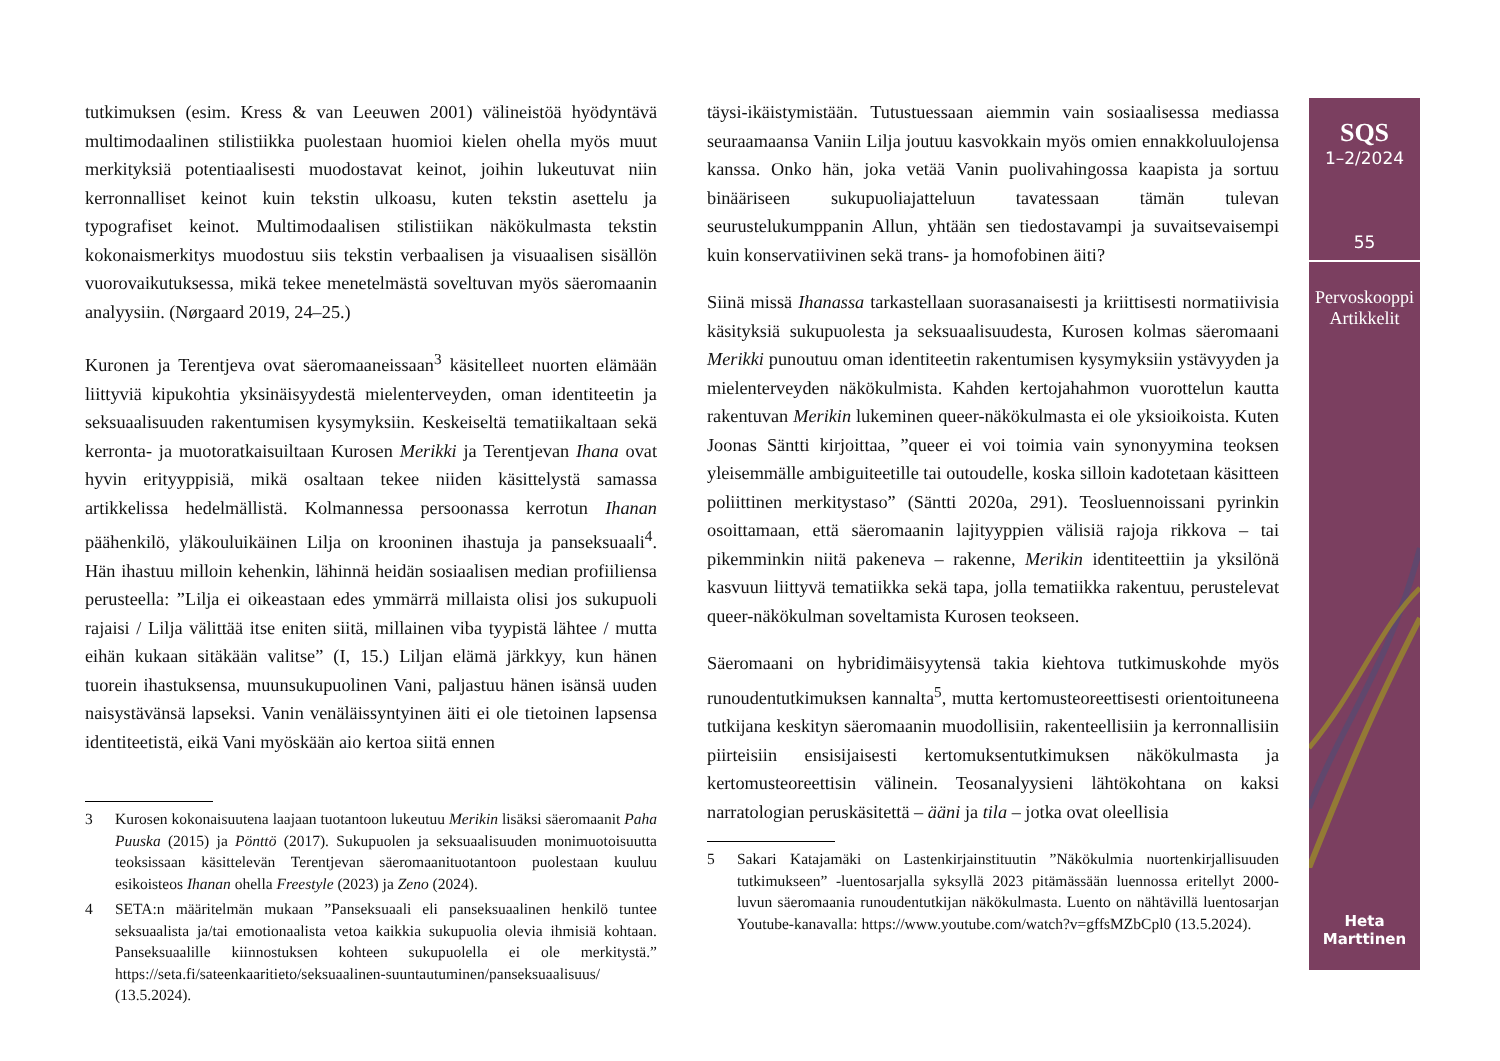tutkimuksen (esim. Kress & van Leeuwen 2001) välineistöä hyödyntävä multimodaalinen stilistiikka puolestaan huomioi kielen ohella myös muut merkityksiä potentiaalisesti muodostavat keinot, joihin lukeutuvat niin kerronnalliset keinot kuin tekstin ulkoasu, kuten tekstin asettelu ja typografiset keinot. Multimodaalisen stilistiikan näkökulmasta tekstin kokonaismerkitys muodostuu siis tekstin verbaalisen ja visuaalisen sisällön vuorovaikutuksessa, mikä tekee menetelmästä soveltuvan myös säeromaanin analyysiin. (Nørgaard 2019, 24–25.)
Kuronen ja Terentjeva ovat säeromaaneissaan<sup>3</sup> käsitelleet nuorten elämään liittyviä kipukohtia yksinäisyydestä mielenterveyden, oman identiteetin ja seksuaalisuuden rakentumisen kysymyksiin. Keskeiseltä tematiikaltaan sekä kerronta- ja muotoratkaisuiltaan Kurosen Merikki ja Terentjevan Ihana ovat hyvin erityyppisiä, mikä osaltaan tekee niiden käsittelystä samassa artikkelissa hedelmällistä. Kolmannessa persoonassa kerrotun Ihanan päähenkilö, yläkouluikäinen Lilja on krooninen ihastuja ja panseksuaali<sup>4</sup>. Hän ihastuu milloin kehenkin, lähinnä heidän sosiaalisen median profiiliensa perusteella: ”Lilja ei oikeastaan edes ymmärrä millaista olisi jos sukupuoli rajaisi / Lilja välittää itse eniten siitä, millainen viba tyypistä lähtee / mutta eihän kukaan sitäkään valitse” (I, 15.) Liljan elämä järkkyy, kun hänen tuorein ihastuksensa, muunsukupuolinen Vani, paljastuu hänen isänsä uuden naisystävänsä lapseksi. Vanin venäläissyntyinen äiti ei ole tietoinen lapsensa identiteetistä, eikä Vani myöskään aio kertoa siitä ennen
3 Kurosen kokonaisuutena laajaan tuotantoon lukeutuu Merikin lisäksi säeromaanit Paha Puuska (2015) ja Pönttö (2017). Sukupuolen ja seksuaalisuuden monimuotoisuutta teoksissaan käsittelevän Terentjevan säeromaanituotantoon puolestaan kuuluu esikoisteos Ihanan ohella Freestyle (2023) ja Zeno (2024).
4 SETA:n määritelmän mukaan ”Panseksuaali eli panseksuaalinen henkilö tuntee seksuaalista ja/tai emotionaalista vetoa kaikkia sukupuolia olevia ihmisiä kohtaan. Panseksuaalille kiinnostuksen kohteen sukupuolella ei ole merkitystä.” https://seta.fi/sateenkaaritieto/seksuaalinen-suuntautuminen/panseksuaalisuus/ (13.5.2024).
täysi-ikäistymistään. Tutustuessaan aiemmin vain sosiaalisessa mediassa seuraamaansa Vaniin Lilja joutuu kasvokkain myös omien ennakkoluulojensa kanssa. Onko hän, joka vetää Vanin puolivahingossa kaapista ja sortuu binääriseen sukupuoliajatteluun tavatessaan tämän tulevan seurustelukumppanin Allun, yhtään sen tiedostavampi ja suvaitsevaisempi kuin konservatiivinen sekä trans- ja homofobinen äiti?
Siinä missä Ihanassa tarkastellaan suorasanaisesti ja kriittisesti normatiivisia käsityksiä sukupuolesta ja seksuaalisuudesta, Kurosen kolmas säeromaani Merikki punoutuu oman identiteetin rakentumisen kysymyksiin ystävyyden ja mielenterveyden näkökulmista. Kahden kertojahahmon vuorottelun kautta rakentuvan Merikin lukeminen queer-näkökulmasta ei ole yksioikoista. Kuten Joonas Säntti kirjoittaa, ”queer ei voi toimia vain synonyymina teoksen yleisemmälle ambiguiteetille tai outoudelle, koska silloin kadotetaan käsitteen poliittinen merkitystaso” (Säntti 2020a, 291). Teosluennoissani pyrinkin osoittamaan, että säeromaanin lajityyppien välisiä rajoja rikkova – tai pikemminkin niitä pakeneva – rakenne, Merikin identiteettiin ja yksilönä kasvuun liittyvä tematiikka sekä tapa, jolla tematiikka rakentuu, perustelevat queer-näkökulman soveltamista Kurosen teokseen.
Säeromaani on hybridimäisyytensä takia kiehtova tutkimuskohde myös runoudentutkimuksen kannalta<sup>5</sup>, mutta kertomusteoreettisesti orientoituneena tutkijana keskityn säeromaanin muodollisiin, rakenteellisiin ja kerronnallisiin piirteisiin ensisijaisesti kertomuksentutkimuksen näkökulmasta ja kertomusteoreettisin välinein. Teosanalyysieni lähtökohtana on kaksi narratologian peruskäsitettä – ääni ja tila – jotka ovat oleellisia
5 Sakari Katajamäki on Lastenkirjainstituutin ”Näkökulmia nuortenkirjallisuuden tutkimukseen” -luentosarjalla syksyllä 2023 pitämässään luennossa eritellyt 2000-luvun säeromaania runoudentutkijan näkökulmasta. Luento on nähtävillä luentosarjan Youtube-kanavalla: https://www.youtube.com/watch?v=gffsMZbCpl0 (13.5.2024).
SQS
1–2/2024
55
Pervoskooppi
Artikkelit
Heta
Marttinen